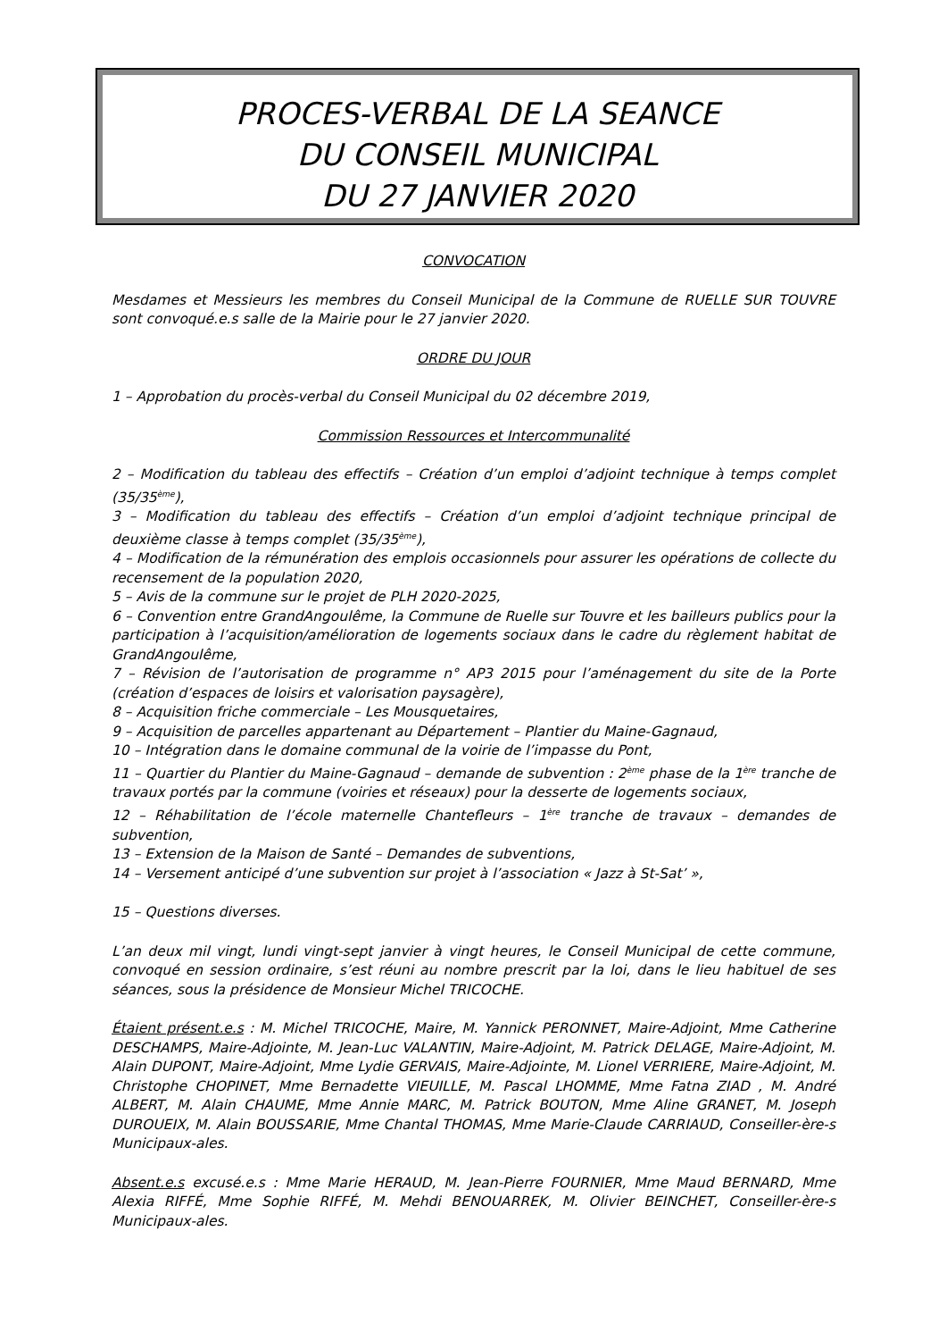PROCES-VERBAL DE LA SEANCE
DU CONSEIL MUNICIPAL
DU 27 JANVIER 2020
CONVOCATION
Mesdames et Messieurs les membres du Conseil Municipal de la Commune de RUELLE SUR TOUVRE sont convoqué.e.s salle de la Mairie pour le 27 janvier 2020.
ORDRE DU JOUR
1 – Approbation du procès-verbal du Conseil Municipal du 02 décembre 2019,
Commission Ressources et Intercommunalité
2 – Modification du tableau des effectifs – Création d’un emploi d’adjoint technique à temps complet (35/35<sup>ème</sup>),
3 – Modification du tableau des effectifs – Création d’un emploi d’adjoint technique principal de deuxième classe à temps complet (35/35<sup>ème</sup>),
4 – Modification de la rémunération des emplois occasionnels pour assurer les opérations de collecte du recensement de la population 2020,
5 – Avis de la commune sur le projet de PLH 2020-2025,
6 – Convention entre GrandAngoulême, la Commune de Ruelle sur Touvre et les bailleurs publics pour la participation à l’acquisition/amélioration de logements sociaux dans le cadre du règlement habitat de GrandAngoulême,
7 – Révision de l’autorisation de programme n° AP3 2015 pour l’aménagement du site de la Porte (création d’espaces de loisirs et valorisation paysagère),
8 – Acquisition friche commerciale – Les Mousquetaires,
9 – Acquisition de parcelles appartenant au Département – Plantier du Maine-Gagnaud,
10 – Intégration dans le domaine communal de la voirie de l’impasse du Pont,
11 – Quartier du Plantier du Maine-Gagnaud – demande de subvention : 2<sup>ème</sup> phase de la 1<sup>ère</sup> tranche de travaux portés par la commune (voiries et réseaux) pour la desserte de logements sociaux,
12 – Réhabilitation de l’école maternelle Chantefleurs – 1<sup>ère</sup> tranche de travaux – demandes de subvention,
13 – Extension de la Maison de Santé – Demandes de subventions,
14 – Versement anticipé d’une subvention sur projet à l’association « Jazz à St-Sat’ »,
15 – Questions diverses.
L’an deux mil vingt, lundi vingt-sept janvier à vingt heures, le Conseil Municipal de cette commune, convoqué en session ordinaire, s’est réuni au nombre prescrit par la loi, dans le lieu habituel de ses séances, sous la présidence de Monsieur Michel TRICOCHE.
Étaient présent.e.s : M. Michel TRICOCHE, Maire, M. Yannick PERONNET, Maire-Adjoint, Mme Catherine DESCHAMPS, Maire-Adjointe, M. Jean-Luc VALANTIN, Maire-Adjoint, M. Patrick DELAGE, Maire-Adjoint, M. Alain DUPONT, Maire-Adjoint, Mme Lydie GERVAIS, Maire-Adjointe, M. Lionel VERRIERE, Maire-Adjoint, M. Christophe CHOPINET, Mme Bernadette VIEUILLE, M. Pascal LHOMME, Mme Fatna ZIAD , M. André ALBERT, M. Alain CHAUME, Mme Annie MARC, M. Patrick BOUTON, Mme Aline GRANET, M. Joseph DUROUEIX, M. Alain BOUSSARIE, Mme Chantal THOMAS, Mme Marie-Claude CARRIAUD, Conseiller-ère-s Municipaux-ales.
Absent.e.s excusé.e.s : Mme Marie HERAUD, M. Jean-Pierre FOURNIER, Mme Maud BERNARD, Mme Alexia RIFFÉ, Mme Sophie RIFFÉ, M. Mehdi BENOUARREK, M. Olivier BEINCHET, Conseiller-ère-s Municipaux-ales.